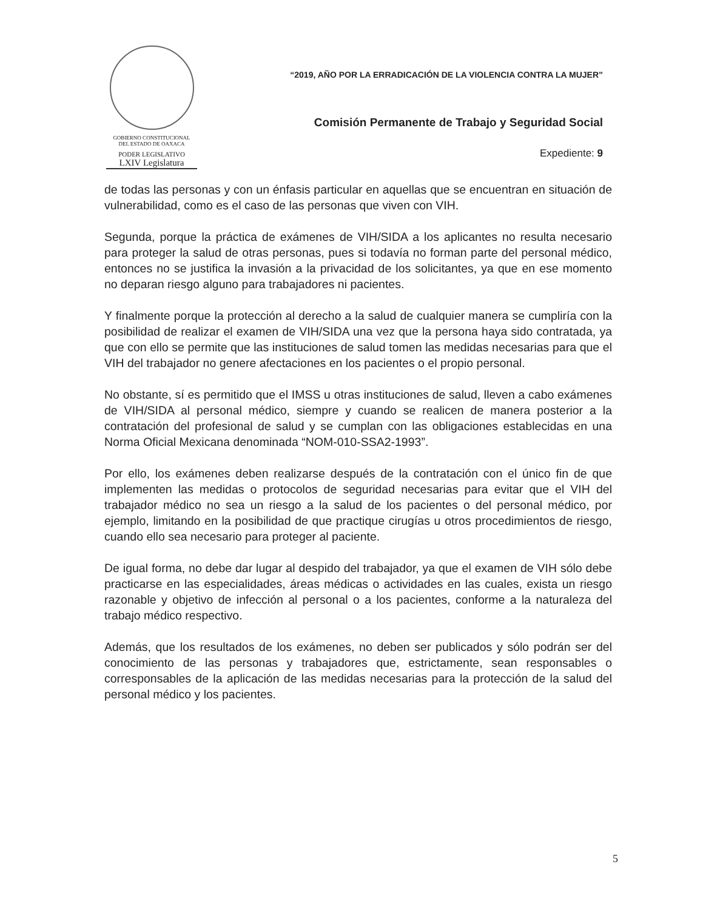GOBIERNO CONSTITUCIONAL
DEL ESTADO DE OAXACA
PODER LEGISLATIVO
LXIV Legislatura
“2019, AÑO POR LA ERRADICACIÓN DE LA VIOLENCIA CONTRA LA MUJER”
Comisión Permanente de Trabajo y Seguridad Social
Expediente: 9
de todas las personas y con un énfasis particular en aquellas que se encuentran en situación de vulnerabilidad, como es el caso de las personas que viven con VIH.
Segunda, porque la práctica de exámenes de VIH/SIDA a los aplicantes no resulta necesario para proteger la salud de otras personas, pues si todavía no forman parte del personal médico, entonces no se justifica la invasión a la privacidad de los solicitantes, ya que en ese momento no deparan riesgo alguno para trabajadores ni pacientes.
Y finalmente porque la protección al derecho a la salud de cualquier manera se cumpliría con la posibilidad de realizar el examen de VIH/SIDA una vez que la persona haya sido contratada, ya que con ello se permite que las instituciones de salud tomen las medidas necesarias para que el VIH del trabajador no genere afectaciones en los pacientes o el propio personal.
No obstante, sí es permitido que el IMSS u otras instituciones de salud, lleven a cabo exámenes de VIH/SIDA al personal médico, siempre y cuando se realicen de manera posterior a la contratación del profesional de salud y se cumplan con las obligaciones establecidas en una Norma Oficial Mexicana denominada “NOM-010-SSA2-1993”.
Por ello, los exámenes deben realizarse después de la contratación con el único fin de que implementen las medidas o protocolos de seguridad necesarias para evitar que el VIH del trabajador médico no sea un riesgo a la salud de los pacientes o del personal médico, por ejemplo, limitando en la posibilidad de que practique cirugías u otros procedimientos de riesgo, cuando ello sea necesario para proteger al paciente.
De igual forma, no debe dar lugar al despido del trabajador, ya que el examen de VIH sólo debe practicarse en las especialidades, áreas médicas o actividades en las cuales, exista un riesgo razonable y objetivo de infección al personal o a los pacientes, conforme a la naturaleza del trabajo médico respectivo.
Además, que los resultados de los exámenes, no deben ser publicados y sólo podrán ser del conocimiento de las personas y trabajadores que, estrictamente, sean responsables o corresponsables de la aplicación de las medidas necesarias para la protección de la salud del personal médico y los pacientes.
5